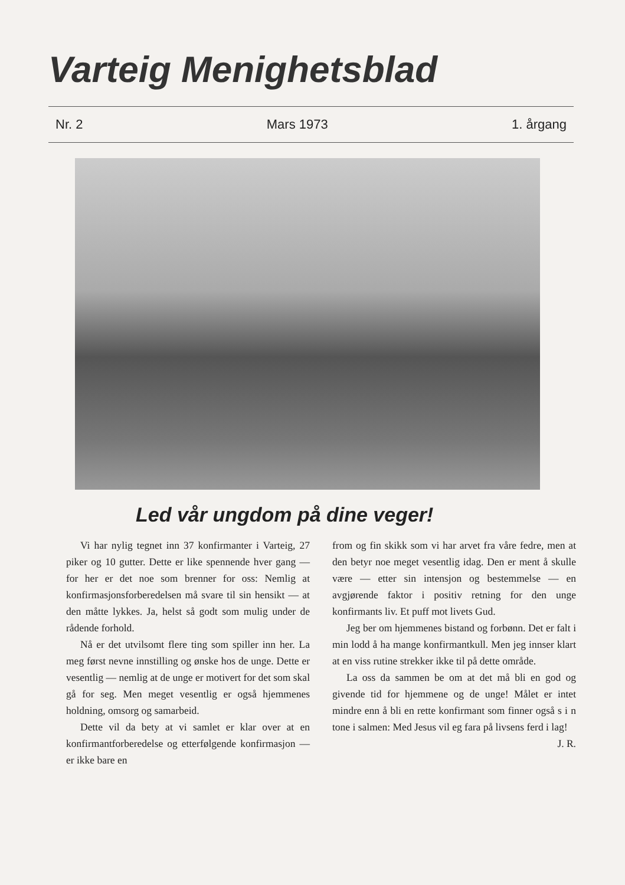Varteig Menighetsblad
Nr. 2 Mars 1973 1. årgang
Led vår ungdom på dine veger!
Vi har nylig tegnet inn 37 konfirmanter i Varteig, 27 piker og 10 gutter. Dette er like spennende hver gang — for her er det noe som brenner for oss: Nemlig at konfirmasjonsforberedelsen må svare til sin hensikt — at den måtte lykkes. Ja, helst så godt som mulig under de rådende forhold.
Nå er det utvilsomt flere ting som spiller inn her. La meg først nevne innstilling og ønske hos de unge. Dette er vesentlig — nemlig at de unge er motivert for det som skal gå for seg. Men meget vesentlig er også hjemmenes holdning, omsorg og samarbeid.
Dette vil da bety at vi samlet er klar over at en konfirmantforberedelse og etterfølgende konfirmasjon — er ikke bare en
from og fin skikk som vi har arvet fra våre fedre, men at den betyr noe meget vesentlig idag. Den er ment å skulle være — etter sin intensjon og bestemmelse — en avgjørende faktor i positiv retning for den unge konfirmants liv. Et puff mot livets Gud.
Jeg ber om hjemmenes bistand og forbønn. Det er falt i min lodd å ha mange konfirmantkull. Men jeg innser klart at en viss rutine strekker ikke til på dette område.
La oss da sammen be om at det må bli en god og givende tid for hjemmene og de unge! Målet er intet mindre enn å bli en rette konfirmant som finner også s i n tone i salmen: Med Jesus vil eg fara på livsens ferd i lag!
J. R.